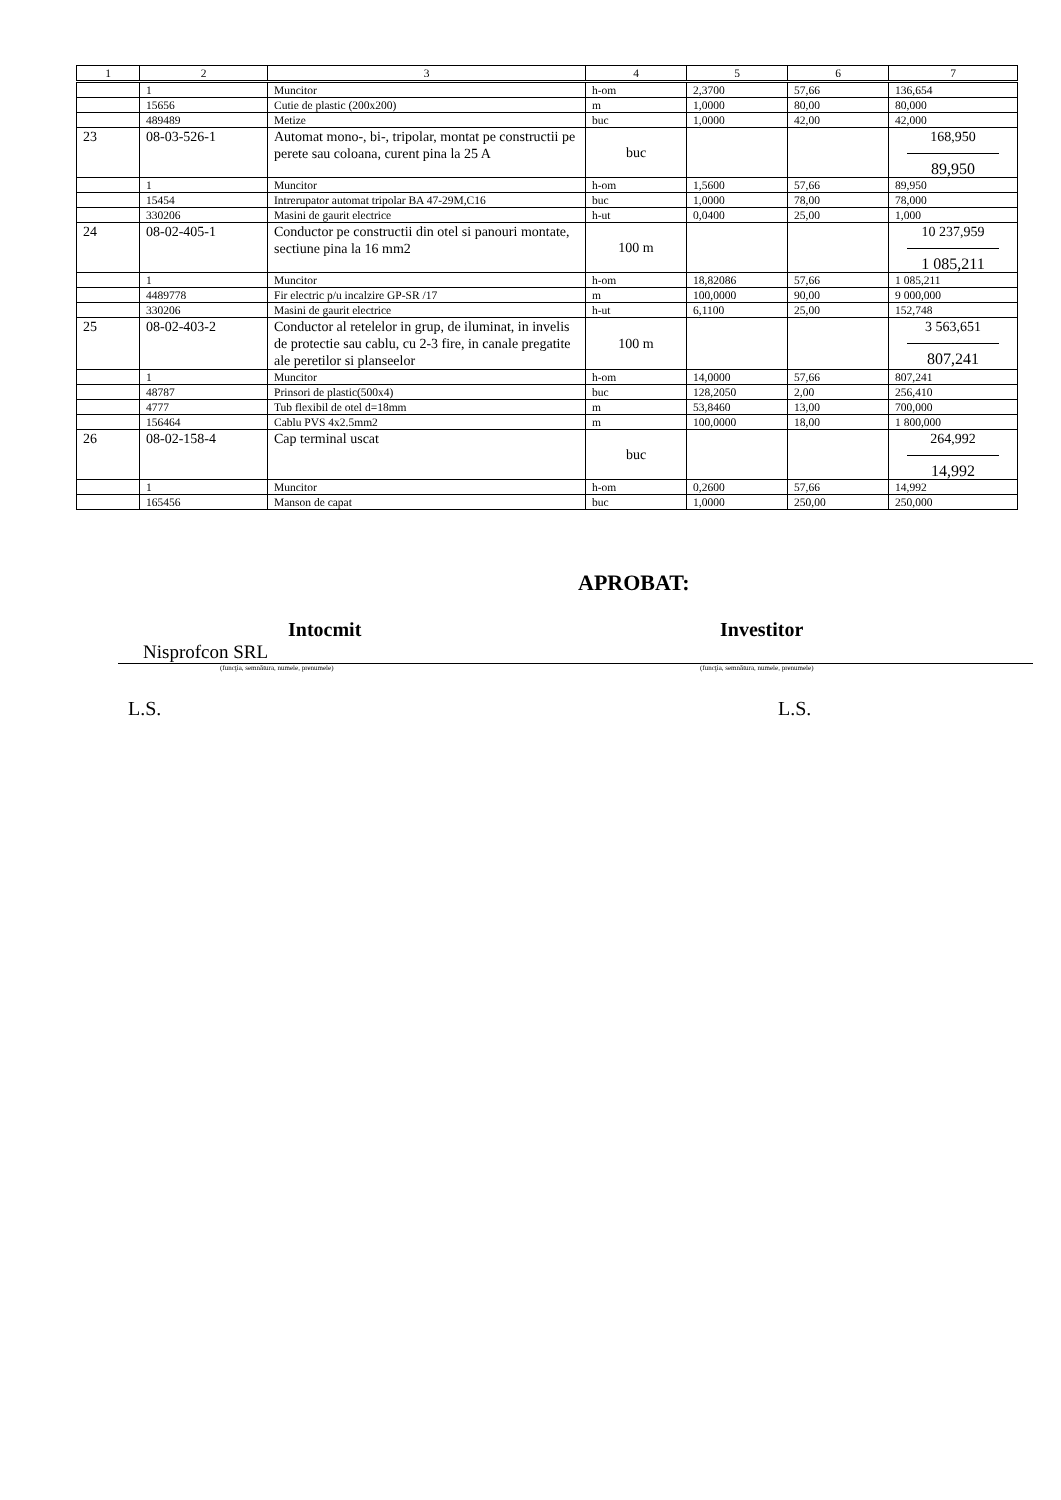| 1 | 2 | 3 | 4 | 5 | 6 | 7 |
| --- | --- | --- | --- | --- | --- | --- |
| | 1 | Muncitor | h-om | 2,3700 | 57,66 | 136,654 |
| | 15656 | Cutie de plastic (200x200) | m | 1,0000 | 80,00 | 80,000 |
| | 489489 | Metize | buc | 1,0000 | 42,00 | 42,000 |
| 23 | 08-03-526-1 | Automat mono-, bi-, tripolar, montat pe constructii pe perete sau coloana, curent pina la 25 A | buc | | | 168,950 89,950 |
| | 1 | Muncitor | h-om | 1,5600 | 57,66 | 89,950 |
| | 15454 | Intrerupator automat tripolar BA 47-29M,C16 | buc | 1,0000 | 78,00 | 78,000 |
| | 330206 | Masini de gaurit electrice | h-ut | 0,0400 | 25,00 | 1,000 |
| 24 | 08-02-405-1 | Conductor pe constructii din otel si panouri montate, sectiune pina la 16 mm2 | 100 m | | | 10 237,959 1 085,211 |
| | 1 | Muncitor | h-om | 18,82086 | 57,66 | 1 085,211 |
| | 4489778 | Fir electric p/u incalzire GP-SR /17 | m | 100,0000 | 90,00 | 9 000,000 |
| | 330206 | Masini de gaurit electrice | h-ut | 6,1100 | 25,00 | 152,748 |
| 25 | 08-02-403-2 | Conductor al retelelor in grup, de iluminat, in invelis de protectie sau cablu, cu 2-3 fire, in canale pregatite ale peretilor si planseelor | 100 m | | | 3 563,651 807,241 |
| | 1 | Muncitor | h-om | 14,0000 | 57,66 | 807,241 |
| | 48787 | Prinsori de plastic(500x4) | buc | 128,2050 | 2,00 | 256,410 |
| | 4777 | Tub flexibil de otel d=18mm | m | 53,8460 | 13,00 | 700,000 |
| | 156464 | Cablu PVS 4x2.5mm2 | m | 100,0000 | 18,00 | 1 800,000 |
| 26 | 08-02-158-4 | Cap terminal uscat | buc | | | 264,992 14,992 |
| | 1 | Muncitor | h-om | 0,2600 | 57,66 | 14,992 |
| | 165456 | Manson de capat | buc | 1,0000 | 250,00 | 250,000 |
APROBAT:
Intocmit Investitor
Nisprofcon SRL
(funcţia, semnătura, numele, prenumele) (funcţia, semnătura, numele, prenumele)
L.S. L.S.